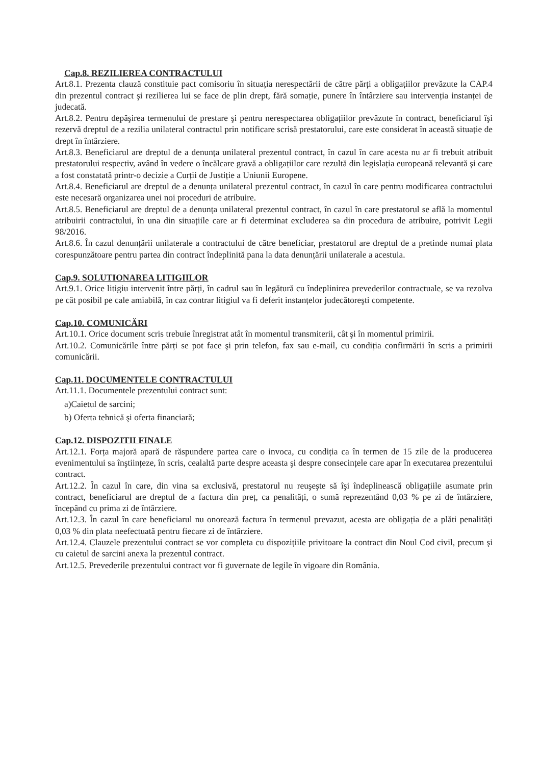Cap.8. REZILIEREA CONTRACTULUI
Art.8.1. Prezenta clauză constituie pact comisoriu în situația nerespectării de către părți a obligațiilor prevăzute la CAP.4 din prezentul contract şi rezilierea lui se face de plin drept, fără somație, punere în întârziere sau intervenția instanței de judecată.
Art.8.2. Pentru depăşirea termenului de prestare şi pentru nerespectarea obligațiilor prevăzute în contract, beneficiarul îşi rezervă dreptul de a rezilia unilateral contractul prin notificare scrisă prestatorului, care este considerat în această situație de drept în întârziere.
Art.8.3. Beneficiarul are dreptul de a denunța unilateral prezentul contract, în cazul în care acesta nu ar fi trebuit atribuit prestatorului respectiv, având în vedere o încălcare gravă a obligațiilor care rezultă din legislația europeană relevantă şi care a fost constatată printr-o decizie a Curții de Justiție a Uniunii Europene.
Art.8.4. Beneficiarul are dreptul de a denunța unilateral prezentul contract, în cazul în care pentru modificarea contractului este necesară organizarea unei noi proceduri de atribuire.
Art.8.5. Beneficiarul are dreptul de a denunța unilateral prezentul contract, în cazul în care prestatorul se află la momentul atribuirii contractului, în una din situațiile care ar fi determinat excluderea sa din procedura de atribuire, potrivit Legii 98/2016.
Art.8.6. În cazul denunțării unilaterale a contractului de către beneficiar, prestatorul are dreptul de a pretinde numai plata corespunzătoare pentru partea din contract îndeplinită pana la data denunțării unilaterale a acestuia.
Cap.9. SOLUTIONAREA LITIGIILOR
Art.9.1. Orice litigiu intervenit între părți, în cadrul sau în legătură cu îndeplinirea prevederilor contractuale, se va rezolva pe cât posibil pe cale amiabilă, în caz contrar litigiul va fi deferit instanțelor judecătoreşti competente.
Cap.10. COMUNICĂRI
Art.10.1. Orice document scris trebuie înregistrat atât în momentul transmiterii, cât şi în momentul primirii.
Art.10.2. Comunicările între părți se pot face şi prin telefon, fax sau e-mail, cu condiția confirmării în scris a primirii comunicării.
Cap.11. DOCUMENTELE CONTRACTULUI
Art.11.1. Documentele prezentului contract sunt:
a)Caietul de sarcini;
b) Oferta tehnică şi oferta financiară;
Cap.12. DISPOZITII FINALE
Art.12.1. Forța majoră apară de răspundere partea care o invoca, cu condiția ca în termen de 15 zile de la producerea evenimentului sa înştiințeze, în scris, cealaltă parte despre aceasta şi despre consecințele care apar în executarea prezentului contract.
Art.12.2. În cazul în care, din vina sa exclusivă, prestatorul nu reuşeşte să îşi îndeplinească obligațiile asumate prin contract, beneficiarul are dreptul de a factura din preț, ca penalități, o sumă reprezentând 0,03 % pe zi de întârziere, începând cu prima zi de întârziere.
Art.12.3. În cazul în care beneficiarul nu onorează factura în termenul prevazut, acesta are obligația de a plăti penalități 0,03 % din plata neefectuată pentru fiecare zi de întârziere.
Art.12.4. Clauzele prezentului contract se vor completa cu dispozițiile privitoare la contract din Noul Cod civil, precum şi cu caietul de sarcini anexa la prezentul contract.
Art.12.5. Prevederile prezentului contract vor fi guvernate de legile în vigoare din România.